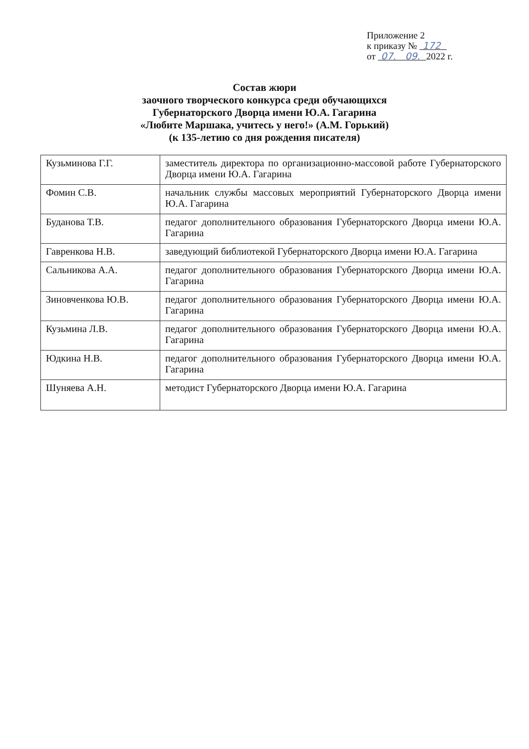Приложение 2
к приказу № 172
от 07. 09. 2022 г.
Состав жюри
заочного творческого конкурса среди обучающихся
Губернаторского Дворца имени Ю.А. Гагарина
«Любите Маршака, учитесь у него!» (А.М. Горький)
(к 135-летию со дня рождения писателя)
| Кузьминова Г.Г. | заместитель директора по организационно-массовой работе Губернаторского Дворца имени Ю.А. Гагарина |
| Фомин С.В. | начальник службы массовых мероприятий Губернаторского Дворца имени Ю.А. Гагарина |
| Буданова Т.В. | педагог дополнительного образования Губернаторского Дворца имени Ю.А. Гагарина |
| Гавренкова Н.В. | заведующий библиотекой Губернаторского Дворца имени Ю.А. Гагарина |
| Сальникова А.А. | педагог дополнительного образования Губернаторского Дворца имени Ю.А. Гагарина |
| Зиновченкова Ю.В. | педагог дополнительного образования Губернаторского Дворца имени Ю.А. Гагарина |
| Кузьмина Л.В. | педагог дополнительного образования Губернаторского Дворца имени Ю.А. Гагарина |
| Юдкина Н.В. | педагог дополнительного образования Губернаторского Дворца имени Ю.А. Гагарина |
| Шуняева А.Н. | методист Губернаторского Дворца имени Ю.А. Гагарина |